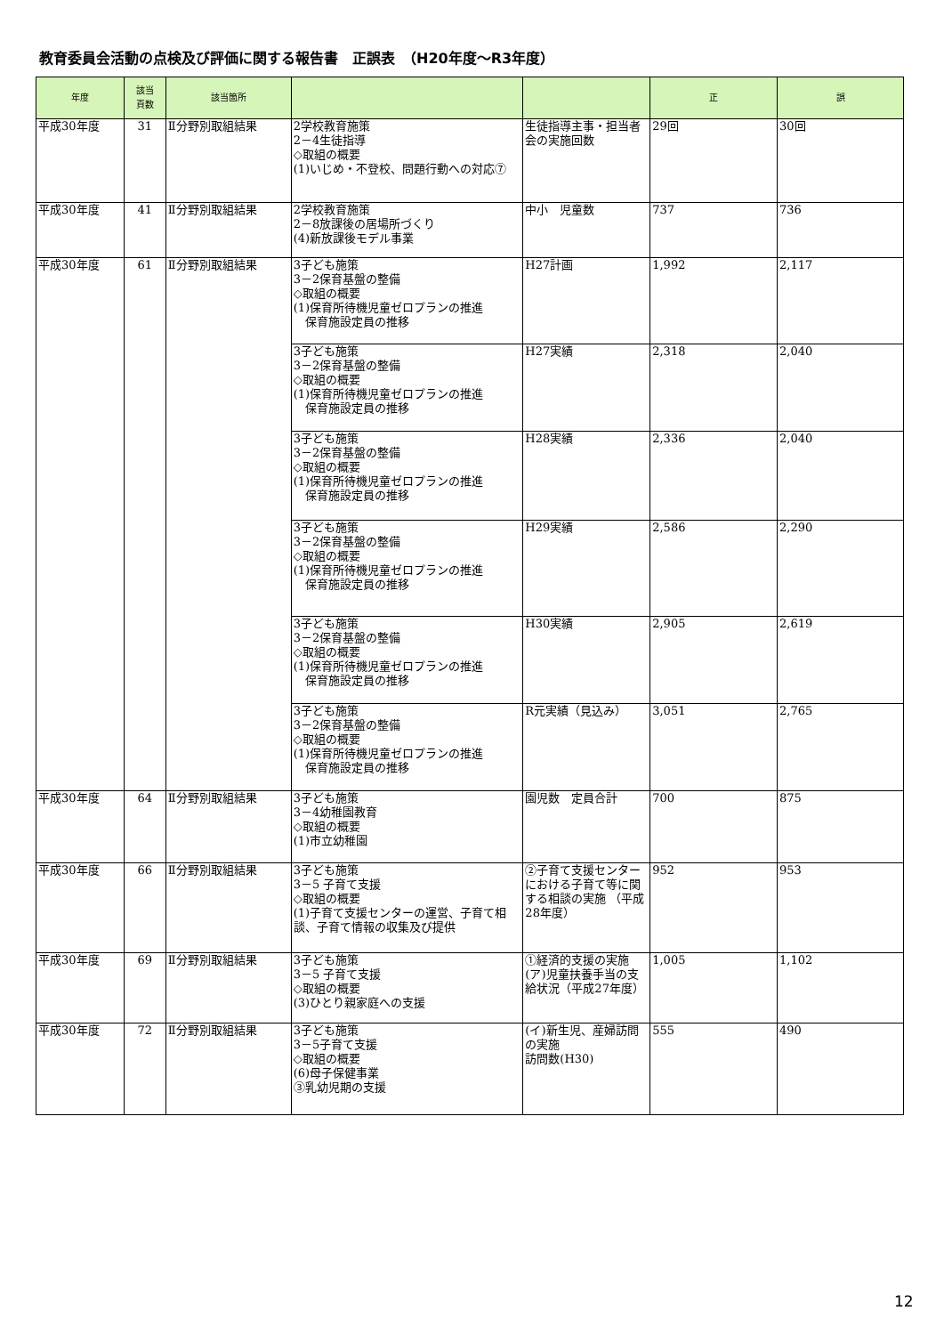教育委員会活動の点検及び評価に関する報告書　正誤表　（H20年度～R3年度）
| 年度 | 該当 頁数 | 該当箇所 | | | 正 | 誤 |
| --- | --- | --- | --- | --- | --- | --- |
| 平成30年度 | 31 | Ⅱ分野別取組結果 | 2学校教育施策 2－4生徒指導 ◇取組の概要 (1)いじめ・不登校、問題行動への対応⑦ | 生徒指導主事・担当者会の実施回数 | 29回 | 30回 |
| 平成30年度 | 41 | Ⅱ分野別取組結果 | 2学校教育施策 2－8放課後の居場所づくり (4)新放課後モデル事業 | 中小 児童数 | 737 | 736 |
| 平成30年度 | 61 | Ⅱ分野別取組結果 | 3子ども施策 3－2保育基盤の整備 ◇取組の概要 (1)保育所待機児童ゼロプランの推進 保育施設定員の推移 | H27計画 | 1,992 | 2,117 |
| | | | 3子ども施策 3－2保育基盤の整備 ◇取組の概要 (1)保育所待機児童ゼロプランの推進 保育施設定員の推移 | H27実績 | 2,318 | 2,040 |
| | | | 3子ども施策 3－2保育基盤の整備 ◇取組の概要 (1)保育所待機児童ゼロプランの推進 保育施設定員の推移 | H28実績 | 2,336 | 2,040 |
| | | | 3子ども施策 3－2保育基盤の整備 ◇取組の概要 (1)保育所待機児童ゼロプランの推進 保育施設定員の推移 | H29実績 | 2,586 | 2,290 |
| | | | 3子ども施策 3－2保育基盤の整備 ◇取組の概要 (1)保育所待機児童ゼロプランの推進 保育施設定員の推移 | H30実績 | 2,905 | 2,619 |
| | | | 3子ども施策 3－2保育基盤の整備 ◇取組の概要 (1)保育所待機児童ゼロプランの推進 保育施設定員の推移 | R元実績（見込み） | 3,051 | 2,765 |
| 平成30年度 | 64 | Ⅱ分野別取組結果 | 3子ども施策 3－4幼稚園教育 ◇取組の概要 (1)市立幼稚園 | 園児数 定員合計 | 700 | 875 |
| 平成30年度 | 66 | Ⅱ分野別取組結果 | 3子ども施策 3－5 子育て支援 ◇取組の概要 (1)子育て支援センターの運営、子育て相談、子育て情報の収集及び提供 | ②子育て支援センターにおける子育て等に関する相談の実施 （平成28年度） | 952 | 953 |
| 平成30年度 | 69 | Ⅱ分野別取組結果 | 3子ども施策 3－5 子育て支援 ◇取組の概要 (3)ひとり親家庭への支援 | ①経済的支援の実施 (ア)児童扶養手当の支給状況（平成27年度） | 1,005 | 1,102 |
| 平成30年度 | 72 | Ⅱ分野別取組結果 | 3子ども施策 3－5子育て支援 ◇取組の概要 (6)母子保健事業 ③乳幼児期の支援 | (イ)新生児、産婦訪問の実施 訪問数(H30) | 555 | 490 |
12